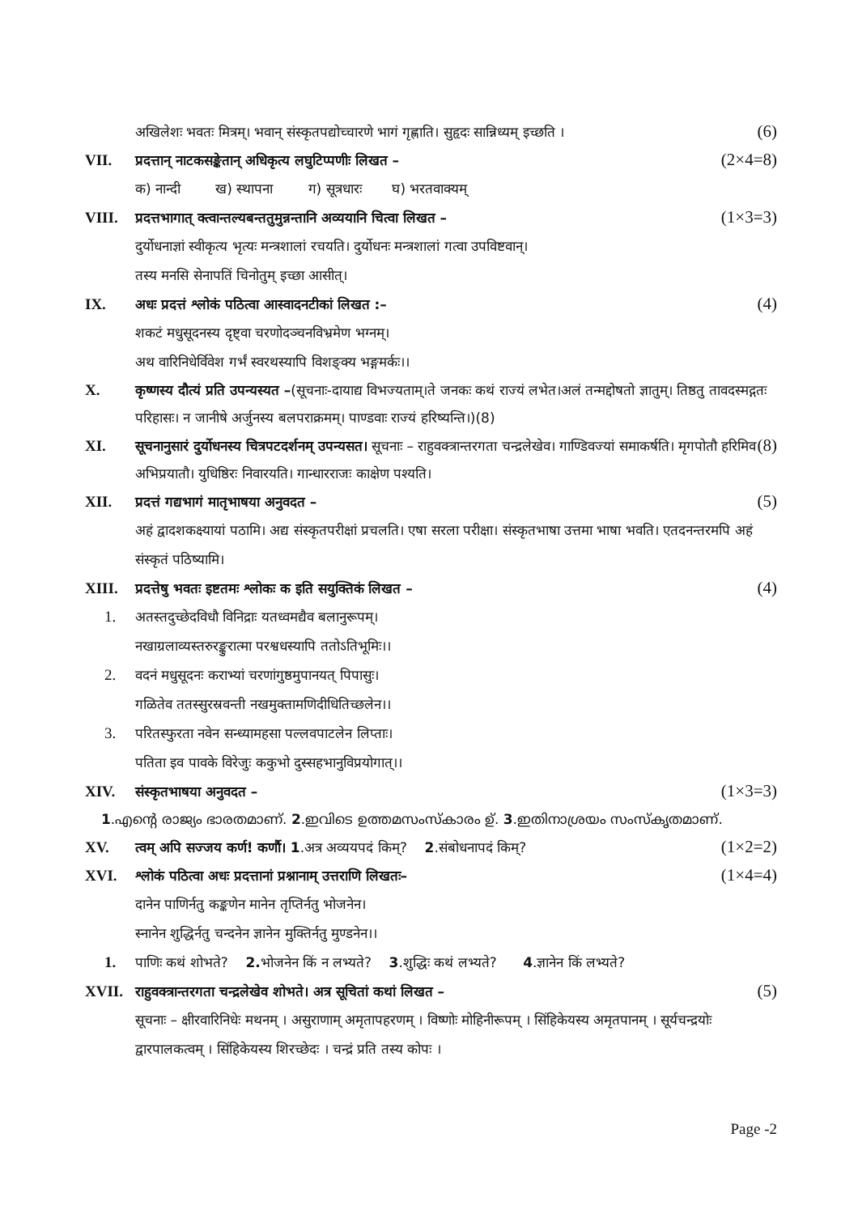अखिलेशः भवतः मित्रम्। भवान् संस्कृतपद्योच्चारणे भागं गृह्णाति। सुहृदः सान्निध्यम् इच्छति । (6)
VII. प्रदत्तान् नाटकसङ्केतान् अधिकृत्य लघुटिप्पणीः लिखत – (2×4=8)
क) नान्दी ख) स्थापना ग) सूत्रधारः घ) भरतवाक्यम्
VIII. प्रदत्तभागात् क्त्वान्तल्यबन्ततुमुन्नन्तानि अव्ययानि चित्वा लिखत – (1×3=3)
दुर्योधनाज्ञां स्वीकृत्य भृत्यः मन्त्रशालां रचयति। दुर्योधनः मन्त्रशालां गत्वा उपविष्टवान्।
तस्य मनसि सेनापतिं चिनोतुम् इच्छा आसीत्।
IX. अधः प्रदत्तं श्लोकं पठित्वा आस्वादनटीकां लिखत :– (4)
शकटं मधुसूदनस्य दृष्ट्वा चरणोदञ्चनविभ्रमेण भग्नम्।
अथ वारिनिधेर्विवेश गर्भं स्वरथस्यापि विशङ्क्य भङ्गमर्कः।।
X. कृष्णस्य दौत्यं प्रति उपन्यस्यत –(सूचनाः-दायाद्य विभज्यताम्।ते जनकः कथं राज्यं लभेत।अलं तन्मद्दोषतो ज्ञातुम्। तिष्ठतु तावदस्मद्गतः परिहासः। न जानीषे अर्जुनस्य बलपराक्रमम्। पाण्डवाः राज्यं हरिष्यन्ति।)(8)
XI. सूचनानुसारं दुर्योधनस्य चित्रपटदर्शनम् उपन्यसत। सूचनाः – राहुवक्त्रान्तरगता चन्द्रलेखेव। गाण्डिवज्यां समाकर्षति। मृगपोतौ हरिमिव अभिप्रयातौ। युधिष्ठिरः निवारयति। गान्धारराजः काक्षेण पश्यति। (8)
XII. प्रदत्तं गद्यभागं मातृभाषया अनुवदत – (5)
अहं द्वादशकक्ष्यायां पठामि। अद्य संस्कृतपरीक्षां प्रचलति। एषा सरला परीक्षा। संस्कृतभाषा उत्तमा भाषा भवति। एतदनन्तरमपि अहं संस्कृतं पठिष्यामि।
XIII. प्रदत्तेषु भवतः इष्टतमः श्लोकः क इति सयुक्तिकं लिखत – (4)
1. अतस्तदुच्छेदविधौ विनिद्राः यतध्वमद्यैव बलानुरूपम्।
नखाग्रलाव्यस्तरुरङ्कुरात्मा परश्वधस्यापि ततोऽतिभूमिः।।
2. वदनं मधुसूदनः कराभ्यां चरणांगुष्ठमुपानयत् पिपासुः।
गळितेव ततस्सुरस्रवन्ती नखमुक्तामणिदीधितिच्छलेन।।
3. परितस्फुरता नवेन सन्ध्यामहसा पल्लवपाटलेन लिप्ताः।
पतिता इव पावके विरेजुः ककुभो दुस्सहभानुविप्रयोगात्।।
XIV. संस्कृतभाषया अनुवदत – (1×3=3)
1.എന്റെ രാജ്യം ഭാരതമാണ്. 2.ഇവിടെ ഉത്തമസംസ്കാരം ഉ്. 3.ഇതിനാശ്രയം സംസ്കൃതമാണ്.
XV. त्वम् अपि सज्जय कर्ण! कर्णौ। 1.अत्र अव्ययपदं किम्? 2.संबोधनापदं किम्? (1×2=2)
XVI. श्लोकं पठित्वा अधः प्रदत्तानां प्रश्नानाम् उत्तराणि लिखतः– (1×4=4)
दानेन पाणिर्नतु कङ्कणेन मानेन तृप्तिर्नतु भोजनेन।
स्नानेन शुद्धिर्नतु चन्दनेन ज्ञानेन मुक्तिर्नतु मुण्डनेन।।
1. पाणिः कथं शोभते? 2. भोजनेन किं न लभ्यते? 3.शुद्धिः कथं लभ्यते? 4.ज्ञानेन किं लभ्यते?
XVII. राहुवक्त्रान्तरगता चन्द्रलेखेव शोभते। अत्र सूचितां कथां लिखत – (5)
सूचनाः – क्षीरवारिनिधेः मथनम् । असुराणाम् अमृतापहरणम् । विष्णोः मोहिनीरूपम् । सिंहिकेयस्य अमृतपानम् । सूर्यचन्द्रयोः द्वारपालकत्वम् । सिंहिकेयस्य शिरच्छेदः । चन्द्रं प्रति तस्य कोपः ।
Page -2